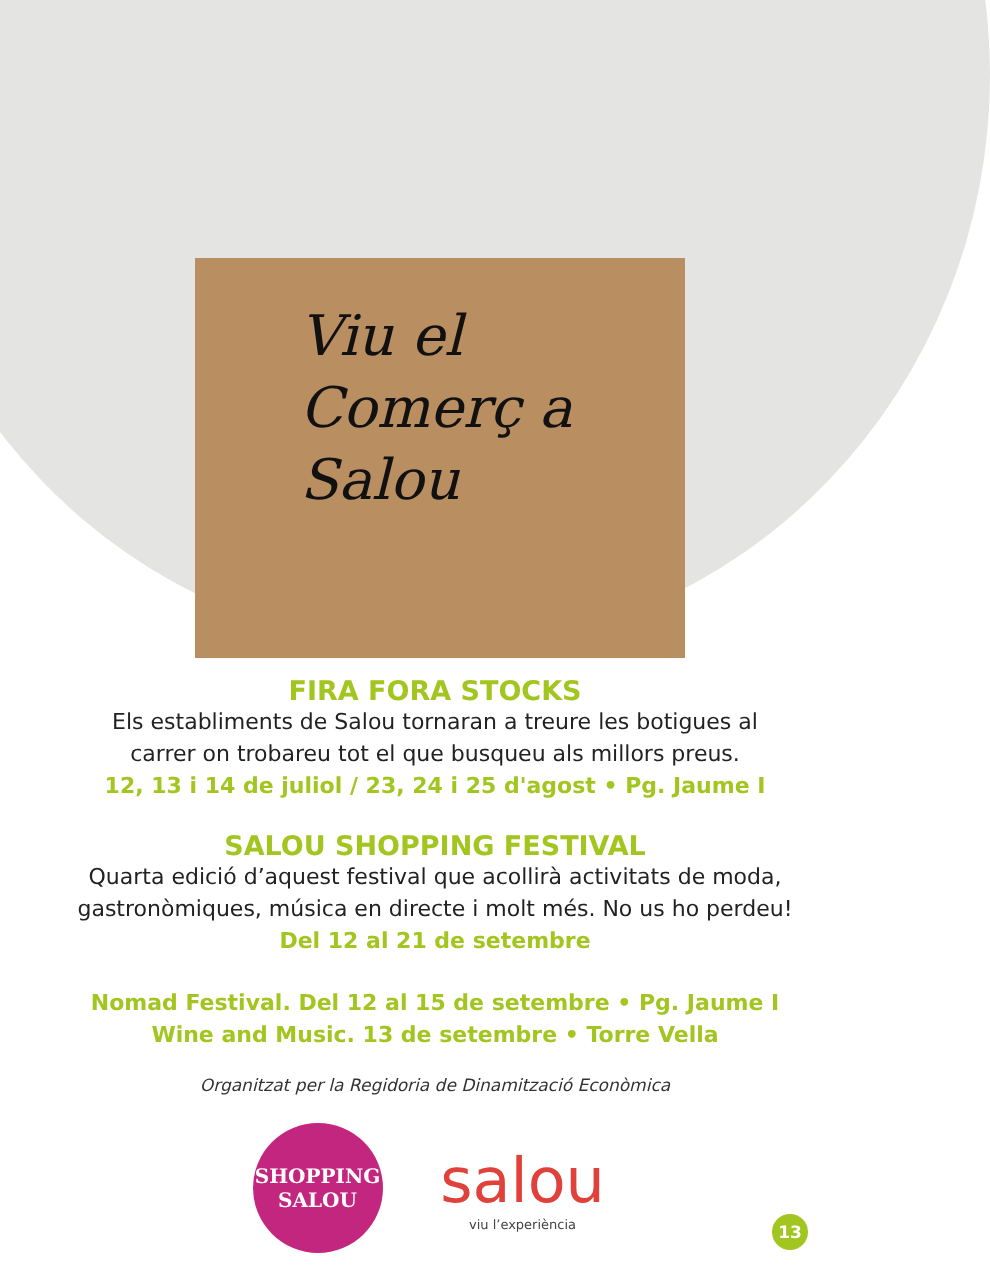Viu el
Comerç a
Salou
FIRA FORA STOCKS
Els establiments de Salou tornaran a treure les botigues al
carrer on trobareu tot el que busqueu als millors preus.
12, 13 i 14 de juliol / 23, 24 i 25 d'agost • Pg. Jaume I
SALOU SHOPPING FESTIVAL
Quarta edició d’aquest festival que acollirà activitats de moda,
gastronòmiques, música en directe i molt més. No us ho perdeu!
Del 12 al 21 de setembre
Nomad Festival. Del 12 al 15 de setembre • Pg. Jaume I
Wine and Music. 13 de setembre • Torre Vella
Organitzat per la Regidoria de Dinamització Econòmica
SHOPPING
SALOU
salou
viu l’experiència
13